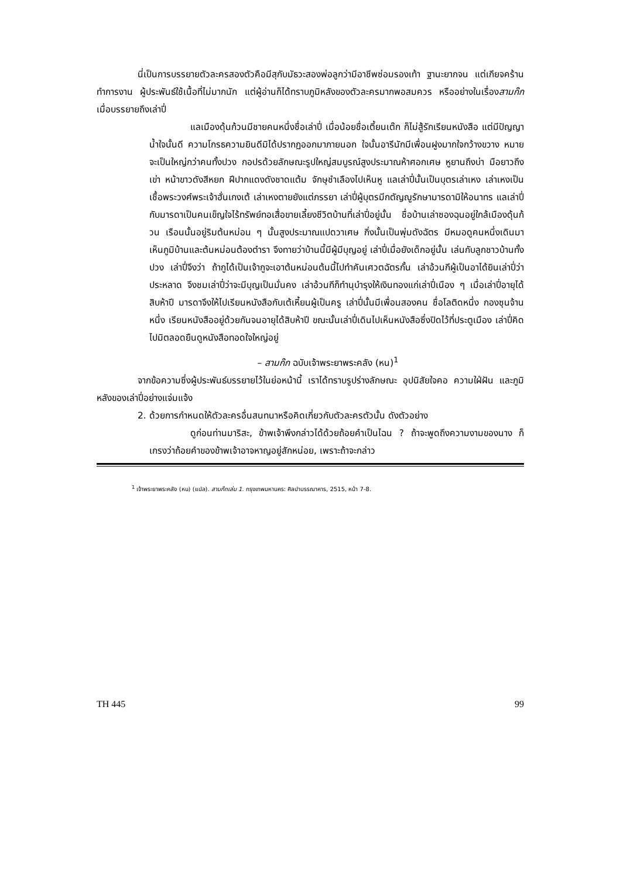นี่เป็นการบรรยายตัวละครสองตัวคือมีสุกับมัธวะสองพ่อลูกว่ามีอาชีพซ่อมรองเท้า ฐานะยากจน แต่เกียจคร้านทำการงาน ผู้ประพันธ์ใช้เนื้อที่ไม่มากนัก แต่ผู้อ่านก็ได้ทราบภูมิหลังของตัวละครมากพอสมควร หรืออย่างในเรื่องสามก๊กเมื่อบรรยายถึงเล่าปี่
แลเมืองดุ้นก้วนมีชายคนหนึ่งชื่อเล่าปี่ เมื่อน้อยชื่อเตี้ยนเต๊ก ก็ไม่สู้รักเรียนหนังสือ แต่มีปัญญาน้ำใจนั้นดี ความโกรธความยินดีมิได้ปรากฏออกมาภายนอก ใจนั้นอารีนักมีเพื่อนฝูงมากใจกว้างขวาง หมายจะเป็นใหญ่กว่าคนทั้งปวง กอปรด้วยลักษณะรูปใหญ่สมบูรณ์สูงประมาณห้าศอกเศษ หูยานถึงบ่า มือยาวถึงเข่า หน้าขาวดังสีหยก ฝีปากแดงดังชาดแต้ม จักษุชำเลืองไปเห็นหู แลเล่าปี่นั้นเป็นบุตรเล่าเหง เล่าเหงเป็นเชื้อพระวงศ์พระเจ้าฮั่นเกงเต้ เล่าเหงตายยังแต่ภรรยา เล่าปี่ผู้บุตรมีกตัญญูรักษามารดามิให้อนาทร แลเล่าปี่กับมารดาเป็นคนเข็ญใจไร้ทรัพย์ทอเสื่อขายเลี้ยงชีวิตบ้านที่เล่าปี่อยู่นั้น ชื่อบ้านเล่าซองฉุนอยู่ใกล้เมืองดุ้นก้วน เรือนนั้นอยู่ริมต้นหม่อน ๆ นั้นสูงประมาณแปดวาเศษ กิ่งนั้นเป็นพุ่มดังฉัตร มีหมอดูคนหนึ่งเดินมาเห็นภูมิบ้านและต้นหม่อนต้องตำรา จึงทายว่าบ้านนี้มีผู้มีบุญอยู่ เล่าปี่เมื่อยังเด็กอยู่นั้น เล่นกับลูกชาวบ้านทั้งปวง เล่าปี่จึงว่า ถ้ากูได้เป็นเจ้ากูจะเอาต้นหม่อนต้นนี้ไปทำคันเศวตฉัตรกั้น เล่าอ้วนกีผู้เป็นอาได้ยินเล่าปี่ว่าประหลาด จึงชมเล่าปี่ว่าจะมีบุญเป็นมั่นคง เล่าอ้วนกีก็ทำนุบำรุงให้เงินทองแก่เล่าปี่เนือง ๆ เมื่อเล่าปี่อายุได้สิบห้าปี มารดาจึงให้ไปเรียนหนังสือกับเต้เหี้ยนผู้เป็นครู เล่าปี่นั้นมีเพื่อนสองคน ชื่อโลติดหนึ่ง กองซุนจ้านหนึ่ง เรียนหนังสืออยู่ด้วยกันจนอายุได้สิบห้าปี ขณะนั้นเล่าปี่เดินไปเห็นหนังสือซึ่งปิดไว้ที่ประตูเมือง เล่าปี่คิดไปมิตลอดยืนดูหนังสือทอดใจใหญ่อยู่
– สามก๊ก ฉบับเจ้าพระยาพระคลัง (หน)<sup>1</sup>
จากข้อความซึ่งผู้ประพันธ์บรรยายไว้ในย่อหน้านี้ เราได้ทราบรูปร่างลักษณะ อุปนิสัยใจคอ ความใฝ่ฝัน และภูมิหลังของเล่าปี่อย่างแจ่มแจ้ง
2. ด้วยการกำหนดให้ตัวละครอื่นสนทนาหรือคิดเกี่ยวกับตัวละครตัวนั้น ดังตัวอย่าง
ดูก่อนท่านมาริสะ, ข้าพเจ้าพึงกล่าวได้ด้วยถ้อยคำเป็นไฉน ? ถ้าจะพูดถึงความงามของนาง ก็เกรงว่าถ้อยคำของข้าพเจ้าอาจหาญอยู่สักหน่อย, เพราะถ้าจะกล่าว
<sup>1</sup> เจ้าพระยาพระคลัง (หน) (แปล). สามก๊กเล่ม 1. กรุงเทพมหานคร: ศิลปาบรรณาคาร, 2515, หน้า 7-8.
TH 445 99